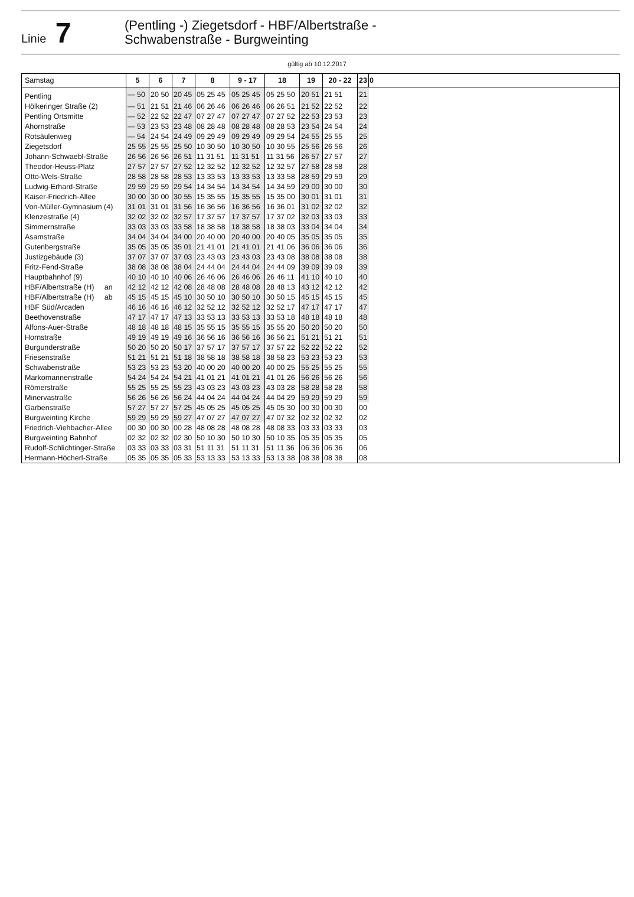Linie 7
(Pentling -) Ziegetsdorf - HBF/Albertstraße -
Schwabenstraße - Burgweinting
gültig ab 10.12.2017
| Samstag | 5 | 6 | 7 | 8 | 9 - 17 | 18 | 19 | 20 - 22 | 23 | 0 |
| --- | --- | --- | --- | --- | --- | --- | --- | --- | --- | --- |
| Pentling | — 50 | 20 50 | 20 45 | 05 25 45 | 05 25 45 | 05 25 50 | 20 51 | 21 51 | 21 | |
| Hölkeringer Straße (2) | — 51 | 21 51 | 21 46 | 06 26 46 | 06 26 46 | 06 26 51 | 21 52 | 22 52 | 22 | |
| Pentling Ortsmitte | — 52 | 22 52 | 22 47 | 07 27 47 | 07 27 47 | 07 27 52 | 22 53 | 23 53 | 23 | |
| Ahornstraße | — 53 | 23 53 | 23 48 | 08 28 48 | 08 28 48 | 08 28 53 | 23 54 | 24 54 | 24 | |
| Rotsäulenweg | — 54 | 24 54 | 24 49 | 09 29 49 | 09 29 49 | 09 29 54 | 24 55 | 25 55 | 25 | |
| Ziegetsdorf | 25 55 | 25 55 | 25 50 | 10 30 50 | 10 30 50 | 10 30 55 | 25 56 | 26 56 | 26 | |
| Johann-Schwaebl-Straße | 26 56 | 26 56 | 26 51 | 11 31 51 | 11 31 51 | 11 31 56 | 26 57 | 27 57 | 27 | |
| Theodor-Heuss-Platz | 27 57 | 27 57 | 27 52 | 12 32 52 | 12 32 52 | 12 32 57 | 27 58 | 28 58 | 28 | |
| Otto-Wels-Straße | 28 58 | 28 58 | 28 53 | 13 33 53 | 13 33 53 | 13 33 58 | 28 59 | 29 59 | 29 | |
| Ludwig-Erhard-Straße | 29 59 | 29 59 | 29 54 | 14 34 54 | 14 34 54 | 14 34 59 | 29 00 | 30 00 | 30 | |
| Kaiser-Friedrich-Allee | 30 00 | 30 00 | 30 55 | 15 35 55 | 15 35 55 | 15 35 00 | 30 01 | 31 01 | 31 | |
| Von-Müller-Gymnasium (4) | 31 01 | 31 01 | 31 56 | 16 36 56 | 16 36 56 | 16 36 01 | 31 02 | 32 02 | 32 | |
| Klenzestraße (4) | 32 02 | 32 02 | 32 57 | 17 37 57 | 17 37 57 | 17 37 02 | 32 03 | 33 03 | 33 | |
| Simmernstraße | 33 03 | 33 03 | 33 58 | 18 38 58 | 18 38 58 | 18 38 03 | 33 04 | 34 04 | 34 | |
| Asamstraße | 34 04 | 34 04 | 34 00 | 20 40 00 | 20 40 00 | 20 40 05 | 35 05 | 35 05 | 35 | |
| Gutenbergstraße | 35 05 | 35 05 | 35 01 | 21 41 01 | 21 41 01 | 21 41 06 | 36 06 | 36 06 | 36 | |
| Justizgebäude (3) | 37 07 | 37 07 | 37 03 | 23 43 03 | 23 43 03 | 23 43 08 | 38 08 | 38 08 | 38 | |
| Fritz-Fend-Straße | 38 08 | 38 08 | 38 04 | 24 44 04 | 24 44 04 | 24 44 09 | 39 09 | 39 09 | 39 | |
| Hauptbahnhof (9) | 40 10 | 40 10 | 40 06 | 26 46 06 | 26 46 06 | 26 46 11 | 41 10 | 40 10 | 40 | |
| HBF/Albertstraße (H) an | 42 12 | 42 12 | 42 08 | 28 48 08 | 28 48 08 | 28 48 13 | 43 12 | 42 12 | 42 | |
| HBF/Albertstraße (H) ab | 45 15 | 45 15 | 45 10 | 30 50 10 | 30 50 10 | 30 50 15 | 45 15 | 45 15 | 45 | |
| HBF Süd/Arcaden | 46 16 | 46 16 | 46 12 | 32 52 12 | 32 52 12 | 32 52 17 | 47 17 | 47 17 | 47 | |
| Beethovenstraße | 47 17 | 47 17 | 47 13 | 33 53 13 | 33 53 13 | 33 53 18 | 48 18 | 48 18 | 48 | |
| Alfons-Auer-Straße | 48 18 | 48 18 | 48 15 | 35 55 15 | 35 55 15 | 35 55 20 | 50 20 | 50 20 | 50 | |
| Hornstraße | 49 19 | 49 19 | 49 16 | 36 56 16 | 36 56 16 | 36 56 21 | 51 21 | 51 21 | 51 | |
| Burgunderstraße | 50 20 | 50 20 | 50 17 | 37 57 17 | 37 57 17 | 37 57 22 | 52 22 | 52 22 | 52 | |
| Friesenstraße | 51 21 | 51 21 | 51 18 | 38 58 18 | 38 58 18 | 38 58 23 | 53 23 | 53 23 | 53 | |
| Schwabenstraße | 53 23 | 53 23 | 53 20 | 40 00 20 | 40 00 20 | 40 00 25 | 55 25 | 55 25 | 55 | |
| Markomannenstraße | 54 24 | 54 24 | 54 21 | 41 01 21 | 41 01 21 | 41 01 26 | 56 26 | 56 26 | 56 | |
| Römerstraße | 55 25 | 55 25 | 55 23 | 43 03 23 | 43 03 23 | 43 03 28 | 58 28 | 58 28 | 58 | |
| Minervastraße | 56 26 | 56 26 | 56 24 | 44 04 24 | 44 04 24 | 44 04 29 | 59 29 | 59 29 | 59 | |
| Garbenstraße | 57 27 | 57 27 | 57 25 | 45 05 25 | 45 05 25 | 45 05 30 | 00 30 | 00 30 | 00 | |
| Burgweinting Kirche | 59 29 | 59 29 | 59 27 | 47 07 27 | 47 07 27 | 47 07 32 | 02 32 | 02 32 | 02 | |
| Friedrich-Viehbacher-Allee | 00 30 | 00 30 | 00 28 | 48 08 28 | 48 08 28 | 48 08 33 | 03 33 | 03 33 | 03 | |
| Burgweinting Bahnhof | 02 32 | 02 32 | 02 30 | 50 10 30 | 50 10 30 | 50 10 35 | 05 35 | 05 35 | 05 | |
| Rudolf-Schlichtinger-Straße | 03 33 | 03 33 | 03 31 | 51 11 31 | 51 11 31 | 51 11 36 | 06 36 | 06 36 | 06 | |
| Hermann-Höcherl-Straße | 05 35 | 05 35 | 05 33 | 53 13 33 | 53 13 33 | 53 13 38 | 08 38 | 08 38 | 08 | |